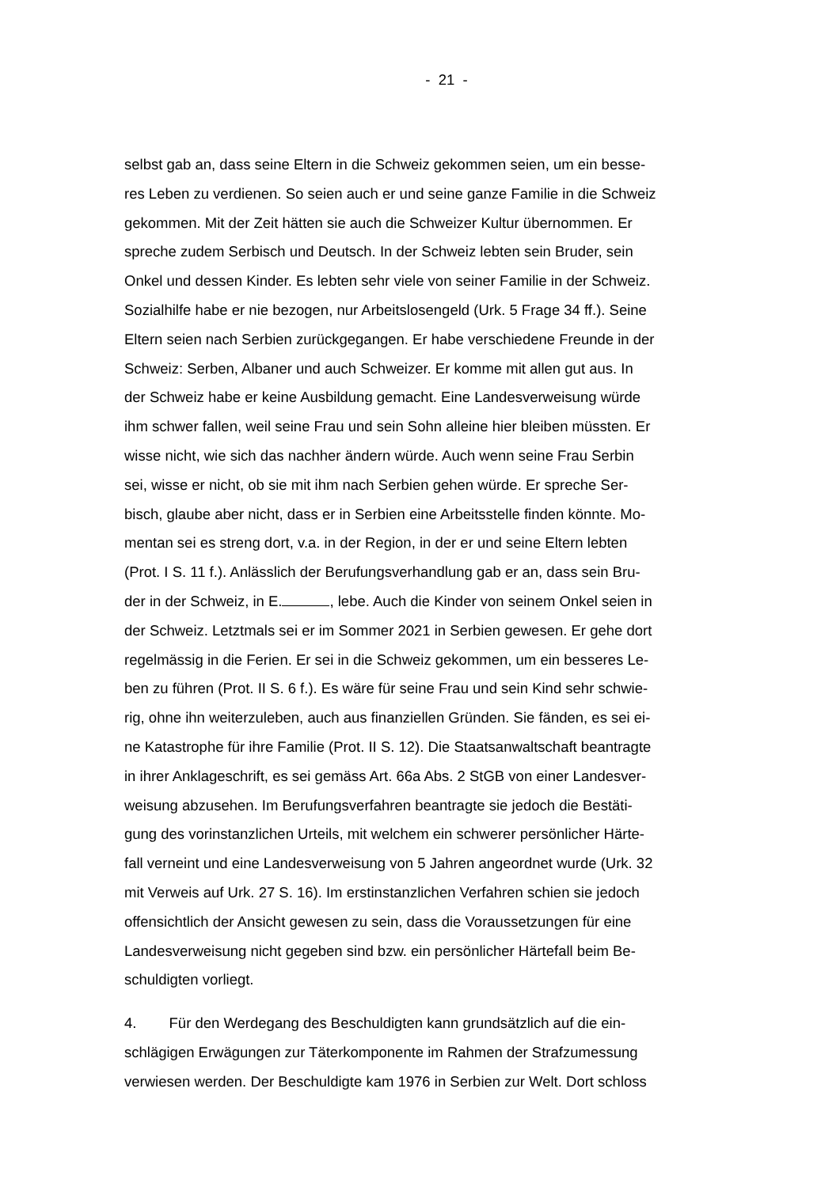- 21 -
selbst gab an, dass seine Eltern in die Schweiz gekommen seien, um ein besse-
res Leben zu verdienen. So seien auch er und seine ganze Familie in die Schweiz
gekommen. Mit der Zeit hätten sie auch die Schweizer Kultur übernommen. Er
spreche zudem Serbisch und Deutsch. In der Schweiz lebten sein Bruder, sein
Onkel und dessen Kinder. Es lebten sehr viele von seiner Familie in der Schweiz.
Sozialhilfe habe er nie bezogen, nur Arbeitslosengeld (Urk. 5 Frage 34 ff.). Seine
Eltern seien nach Serbien zurückgegangen. Er habe verschiedene Freunde in der
Schweiz: Serben, Albaner und auch Schweizer. Er komme mit allen gut aus. In
der Schweiz habe er keine Ausbildung gemacht. Eine Landesverweisung würde
ihm schwer fallen, weil seine Frau und sein Sohn alleine hier bleiben müssten. Er
wisse nicht, wie sich das nachher ändern würde. Auch wenn seine Frau Serbin
sei, wisse er nicht, ob sie mit ihm nach Serbien gehen würde. Er spreche Ser-
bisch, glaube aber nicht, dass er in Serbien eine Arbeitsstelle finden könnte. Mo-
mentan sei es streng dort, v.a. in der Region, in der er und seine Eltern lebten
(Prot. I S. 11 f.). Anlässlich der Berufungsverhandlung gab er an, dass sein Bru-
der in der Schweiz, in E. , lebe. Auch die Kinder von seinem Onkel seien in
der Schweiz. Letztmals sei er im Sommer 2021 in Serbien gewesen. Er gehe dort
regelmässig in die Ferien. Er sei in die Schweiz gekommen, um ein besseres Le-
ben zu führen (Prot. II S. 6 f.). Es wäre für seine Frau und sein Kind sehr schwie-
rig, ohne ihn weiterzuleben, auch aus finanziellen Gründen. Sie fänden, es sei ei-
ne Katastrophe für ihre Familie (Prot. II S. 12). Die Staatsanwaltschaft beantragte
in ihrer Anklageschrift, es sei gemäss Art. 66a Abs. 2 StGB von einer Landesver-
weisung abzusehen. Im Berufungsverfahren beantragte sie jedoch die Bestäti-
gung des vorinstanzlichen Urteils, mit welchem ein schwerer persönlicher Härte-
fall verneint und eine Landesverweisung von 5 Jahren angeordnet wurde (Urk. 32
mit Verweis auf Urk. 27 S. 16). Im erstinstanzlichen Verfahren schien sie jedoch
offensichtlich der Ansicht gewesen zu sein, dass die Voraussetzungen für eine
Landesverweisung nicht gegeben sind bzw. ein persönlicher Härtefall beim Be-
schuldigten vorliegt.
4. Für den Werdegang des Beschuldigten kann grundsätzlich auf die ein-
schlägigen Erwägungen zur Täterkomponente im Rahmen der Strafzumessung
verwiesen werden. Der Beschuldigte kam 1976 in Serbien zur Welt. Dort schloss